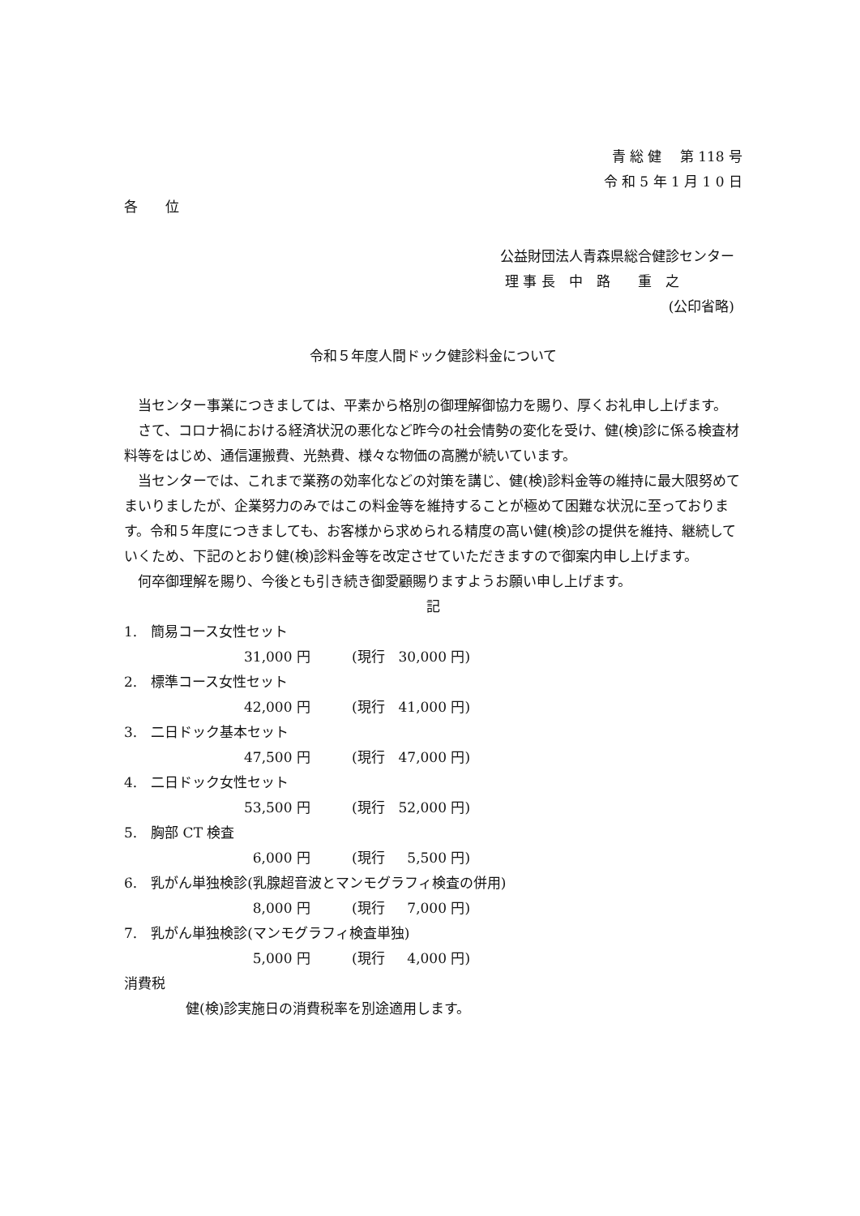青 総 健　 第 118 号
令 和 5 年 1 月 1 0 日
各　　位
公益財団法人青森県総合健診センター
理 事 長　中　路　　重　之
(公印省略)
令和５年度人間ドック健診料金について
当センター事業につきましては、平素から格別の御理解御協力を賜り、厚くお礼申し上げます。
さて、コロナ禍における経済状況の悪化など昨今の社会情勢の変化を受け、健(検)診に係る検査材料等をはじめ、通信運搬費、光熱費、様々な物価の高騰が続いています。
当センターでは、これまで業務の効率化などの対策を講じ、健(検)診料金等の維持に最大限努めてまいりましたが、企業努力のみではこの料金等を維持することが極めて困難な状況に至っております。令和５年度につきましても、お客様から求められる精度の高い健(検)診の提供を維持、継続していくため、下記のとおり健(検)診料金等を改定させていただきますので御案内申し上げます。
何卒御理解を賜り、今後とも引き続き御愛顧賜りますようお願い申し上げます。
記
1.　簡易コース女性セット
31,000 円　　　(現行　30,000 円)
2.　標準コース女性セット
42,000 円　　　(現行　41,000 円)
3.　二日ドック基本セット
47,500 円　　　(現行　47,000 円)
4.　二日ドック女性セット
53,500 円　　　(現行　52,000 円)
5.　胸部 CT 検査
6,000 円　　　(現行　 5,500 円)
6.　乳がん単独検診(乳腺超音波とマンモグラフィ検査の併用)
8,000 円　　　(現行　 7,000 円)
7.　乳がん単独検診(マンモグラフィ検査単独)
5,000 円　　　(現行　 4,000 円)
消費税
健(検)診実施日の消費税率を別途適用します。